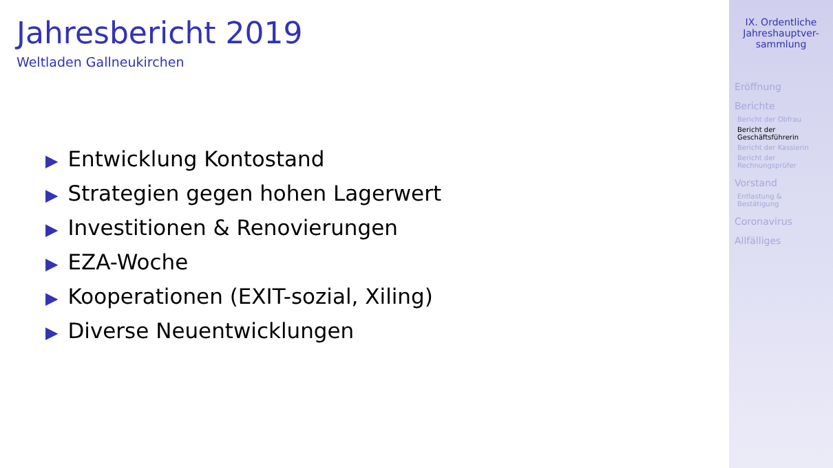Jahresbericht 2019
Weltladen Gallneukirchen
▶ Entwicklung Kontostand
▶ Strategien gegen hohen Lagerwert
▶ Investitionen & Renovierungen
▶ EZA-Woche
▶ Kooperationen (EXIT-sozial, Xiling)
▶ Diverse Neuentwicklungen
IX. Ordentliche Jahreshauptver-sammlung
Eröffnung
Berichte
Bericht der Obfrau
Bericht der Geschäftsführerin
Bericht der Kassierin
Bericht der Rechnungsprüfer
Vorstand
Entlastung & Bestätigung
Coronavirus
Allfälliges